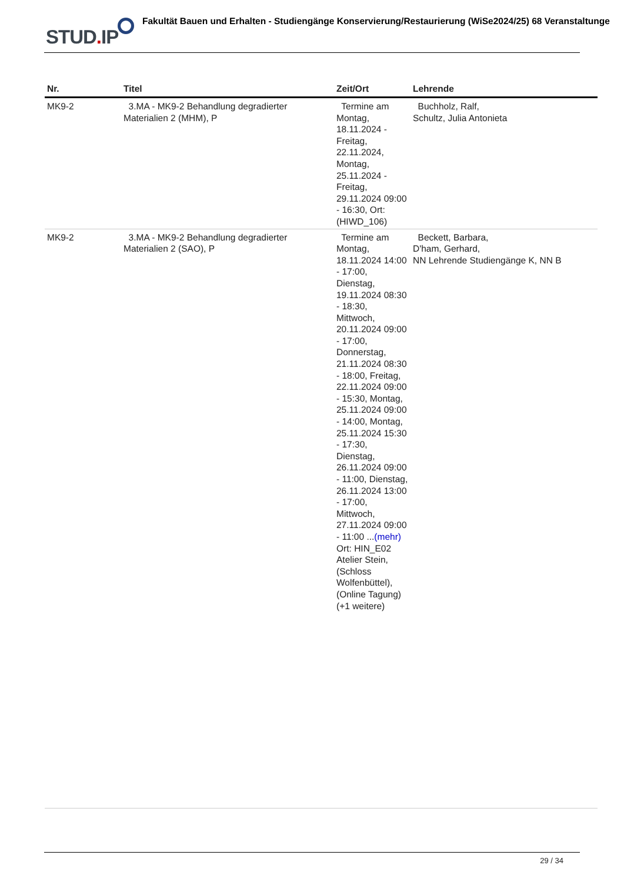STUD. IP
Fakultät Bauen und Erhalten - Studiengänge Konservierung/Restaurierung (WiSe2024/25) 68 Veranstaltunge
| Nr. | Titel | Zeit/Ort | Lehrende |
| --- | --- | --- | --- |
| MK9-2 | 3.MA - MK9-2 Behandlung degradierter Materialien 2 (MHM), P | Termine am Montag, 18.11.2024 - Freitag, 22.11.2024, Montag, 25.11.2024 - Freitag, 29.11.2024 09:00 - 16:30, Ort: (HIWD_106) | Buchholz, Ralf, Schultz, Julia Antonieta |
| MK9-2 | 3.MA - MK9-2 Behandlung degradierter Materialien 2 (SAO), P | Termine am Montag, 18.11.2024 14:00 - 17:00, Dienstag, 19.11.2024 08:30 - 18:30, Mittwoch, 20.11.2024 09:00 - 17:00, Donnerstag, 21.11.2024 08:30 - 18:00, Freitag, 22.11.2024 09:00 - 15:30, Montag, 25.11.2024 09:00 - 14:00, Montag, 25.11.2024 15:30 - 17:30, Dienstag, 26.11.2024 09:00 - 11:00, Dienstag, 26.11.2024 13:00 - 17:00, Mittwoch, 27.11.2024 09:00 - 11:00 ... (mehr) Ort: HIN_E02 Atelier Stein, (Schloss Wolfenbüttel), (Online Tagung) (+1 weitere) | Beckett, Barbara, D'ham, Gerhard, NN Lehrende Studiengänge K, NN B |
29 / 34